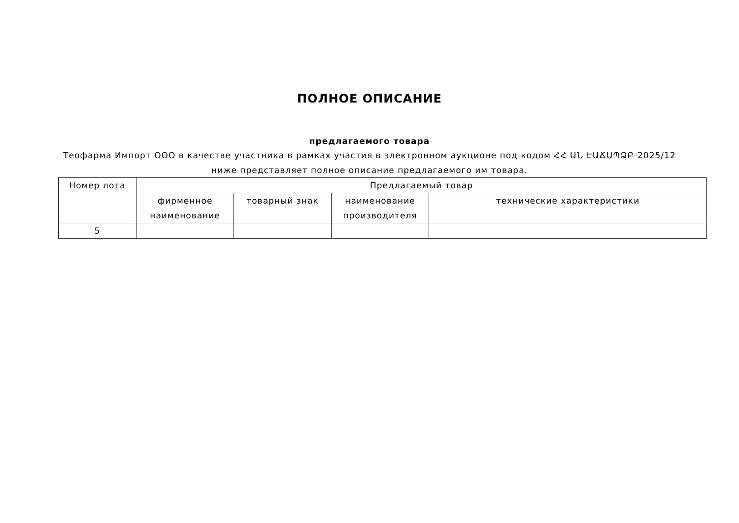ПОЛНОЕ ОПИСАНИЕ
предлагаемого товара
Теофарма Импорт ООО в качестве участника в рамках участия в электронном аукционе под кодом ՀՀ ԱՆ ԷԱՃԱՊՁԲ-2025/12
ниже представляет полное описание предлагаемого им товара.
| Номер лота | Предлагаемый товар | | | |
| --- | --- | --- | --- | --- |
| | фирменное наименование | товарный знак | наименование производителя | технические характеристики |
| 5 | | | | |